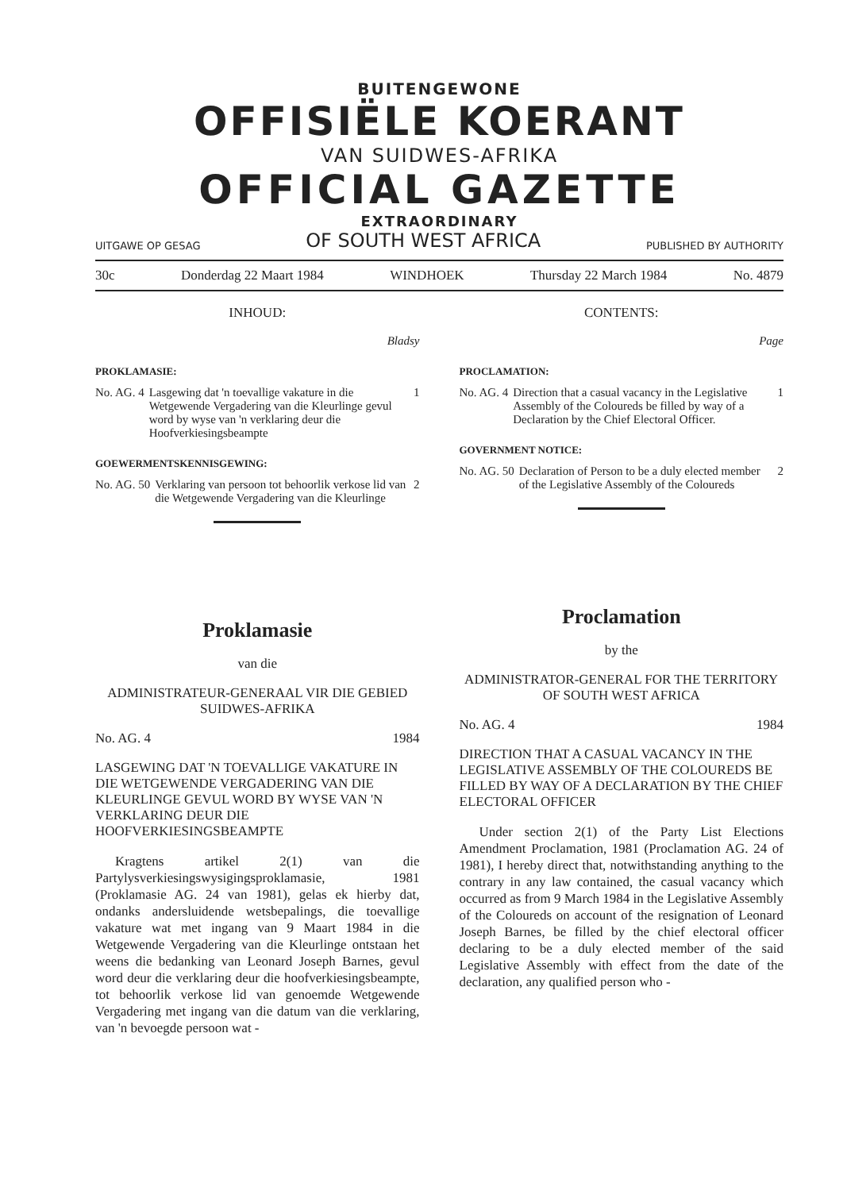BUITENGEWONE
OFFISIËLE KOERANT
VAN SUIDWES-AFRIKA
OFFICIAL GAZETTE
EXTRAORDINARY
UITGAWE OP GESAG OF SOUTH WEST AFRICA PUBLISHED BY AUTHORITY
30c Donderdag 22 Maart 1984 WINDHOEK Thursday 22 March 1984 No. 4879
INHOUD:
Bladsy
PROKLAMASIE:
No. AG. 4 Lasgewing dat 'n toevallige vakature in die Wetgewende Vergadering van die Kleurlinge gevul word by wyse van 'n verklaring deur die Hoofverkiesingsbeampte 1
GOEWERMENTSKENNISGEWING:
No. AG. 50 Verklaring van persoon tot behoorlik verkose lid van die Wetgewende Vergadering van die Kleurlinge 2
Proklamasie
van die
ADMINISTRATEUR-GENERAAL VIR DIE GEBIED SUIDWES-AFRIKA
No. AG. 4 1984
LASGEWING DAT 'N TOEVALLIGE VAKATURE IN DIE WETGEWENDE VERGADERING VAN DIE KLEURLINGE GEVUL WORD BY WYSE VAN 'N VERKLARING DEUR DIE HOOFVERKIESINGSBEAMPTE
Kragtens artikel 2(1) van die Partylysverkiesingswysigingsproklamasie, 1981 (Proklamasie AG. 24 van 1981), gelas ek hierby dat, ondanks andersluidende wetsbepalings, die toevallige vakature wat met ingang van 9 Maart 1984 in die Wetgewende Vergadering van die Kleurlinge ontstaan het weens die bedanking van Leonard Joseph Barnes, gevul word deur die verklaring deur die hoofverkiesingsbeampte, tot behoorlik verkose lid van genoemde Wetgewende Vergadering met ingang van die datum van die verklaring, van 'n bevoegde persoon wat -
CONTENTS:
Page
PROCLAMATION:
No. AG. 4 Direction that a casual vacancy in the Legislative Assembly of the Coloureds be filled by way of a Declaration by the Chief Electoral Officer. 1
GOVERNMENT NOTICE:
No. AG. 50 Declaration of Person to be a duly elected member of the Legislative Assembly of the Coloureds 2
Proclamation
by the
ADMINISTRATOR-GENERAL FOR THE TERRITORY OF SOUTH WEST AFRICA
No. AG. 4 1984
DIRECTION THAT A CASUAL VACANCY IN THE LEGISLATIVE ASSEMBLY OF THE COLOUREDS BE FILLED BY WAY OF A DECLARATION BY THE CHIEF ELECTORAL OFFICER
Under section 2(1) of the Party List Elections Amendment Proclamation, 1981 (Proclamation AG. 24 of 1981), I hereby direct that, notwithstanding anything to the contrary in any law contained, the casual vacancy which occurred as from 9 March 1984 in the Legislative Assembly of the Coloureds on account of the resignation of Leonard Joseph Barnes, be filled by the chief electoral officer declaring to be a duly elected member of the said Legislative Assembly with effect from the date of the declaration, any qualified person who -